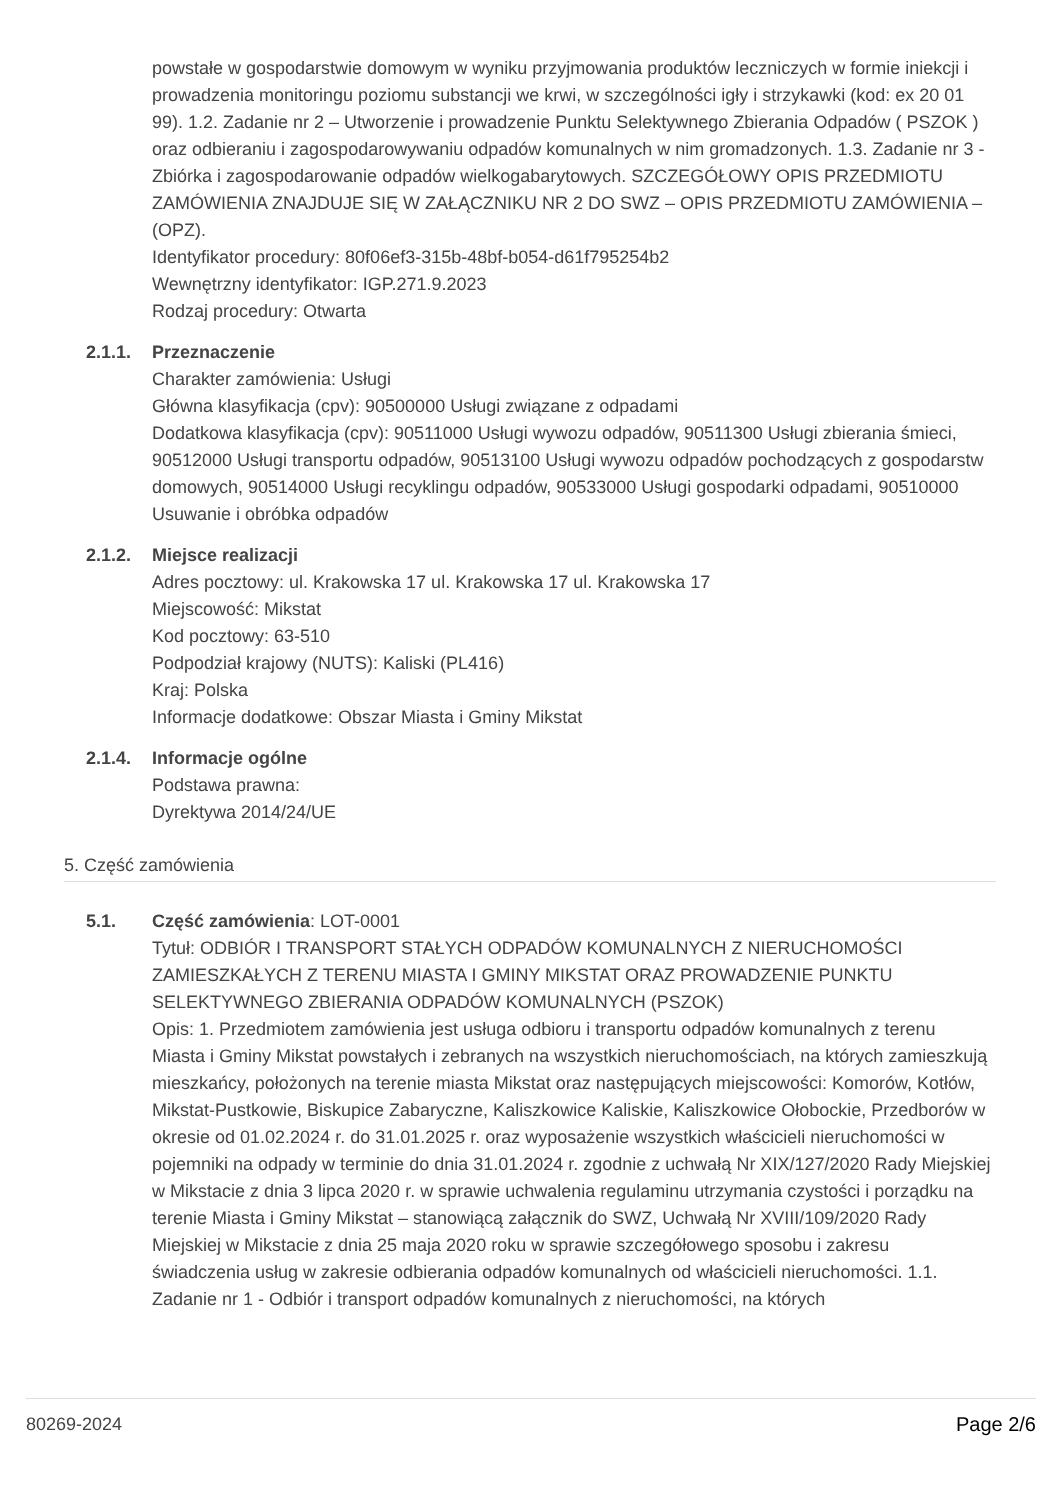powstałe w gospodarstwie domowym w wyniku przyjmowania produktów leczniczych w formie iniekcji i prowadzenia monitoringu poziomu substancji we krwi, w szczególności igły i strzykawki (kod: ex 20 01 99). 1.2. Zadanie nr 2 – Utworzenie i prowadzenie Punktu Selektywnego Zbierania Odpadów ( PSZOK ) oraz odbieraniu i zagospodarowywaniu odpadów komunalnych w nim gromadzonych. 1.3. Zadanie nr 3 - Zbiórka i zagospodarowanie odpadów wielkogabarytowych. SZCZEGÓŁOWY OPIS PRZEDMIOTU ZAMÓWIENIA ZNAJDUJE SIĘ W ZAŁĄCZNIKU NR 2 DO SWZ – OPIS PRZEDMIOTU ZAMÓWIENIA – (OPZ).
Identyfikator procedury: 80f06ef3-315b-48bf-b054-d61f795254b2
Wewnętrzny identyfikator: IGP.271.9.2023
Rodzaj procedury: Otwarta
2.1.1. Przeznaczenie
Charakter zamówienia: Usługi
Główna klasyfikacja (cpv): 90500000 Usługi związane z odpadami
Dodatkowa klasyfikacja (cpv): 90511000 Usługi wywozu odpadów, 90511300 Usługi zbierania śmieci, 90512000 Usługi transportu odpadów, 90513100 Usługi wywozu odpadów pochodzących z gospodarstw domowych, 90514000 Usługi recyklingu odpadów, 90533000 Usługi gospodarki odpadami, 90510000 Usuwanie i obróbka odpadów
2.1.2. Miejsce realizacji
Adres pocztowy: ul. Krakowska 17 ul. Krakowska 17 ul. Krakowska 17
Miejscowość: Mikstat
Kod pocztowy: 63-510
Podpodział krajowy (NUTS): Kaliski (PL416)
Kraj: Polska
Informacje dodatkowe: Obszar Miasta i Gminy Mikstat
2.1.4. Informacje ogólne
Podstawa prawna:
Dyrektywa 2014/24/UE
5. Część zamówienia
5.1. Część zamówienia: LOT-0001
Tytuł: ODBIÓR I TRANSPORT STAŁYCH ODPADÓW KOMUNALNYCH Z NIERUCHOMOŚCI ZAMIESZKAŁYCH Z TERENU MIASTA I GMINY MIKSTAT ORAZ PROWADZENIE PUNKTU SELEKTYWNEGO ZBIERANIA ODPADÓW KOMUNALNYCH (PSZOK)
Opis: 1. Przedmiotem zamówienia jest usługa odbioru i transportu odpadów komunalnych z terenu Miasta i Gminy Mikstat powstałych i zebranych na wszystkich nieruchomościach, na których zamieszkują mieszkańcy, położonych na terenie miasta Mikstat oraz następujących miejscowości: Komorów, Kotłów, Mikstat-Pustkowie, Biskupice Zabaryczne, Kaliszkowice Kaliskie, Kaliszkowice Ołobockie, Przedborów w okresie od 01.02.2024 r. do 31.01.2025 r. oraz wyposażenie wszystkich właścicieli nieruchomości w pojemniki na odpady w terminie do dnia 31.01.2024 r. zgodnie z uchwałą Nr XIX/127/2020 Rady Miejskiej w Mikstacie z dnia 3 lipca 2020 r. w sprawie uchwalenia regulaminu utrzymania czystości i porządku na terenie Miasta i Gminy Mikstat – stanowiącą załącznik do SWZ, Uchwałą Nr XVIII/109/2020 Rady Miejskiej w Mikstacie z dnia 25 maja 2020 roku w sprawie szczegółowego sposobu i zakresu świadczenia usług w zakresie odbierania odpadów komunalnych od właścicieli nieruchomości. 1.1. Zadanie nr 1 - Odbiór i transport odpadów komunalnych z nieruchomości, na których
80269-2024 Page 2/6